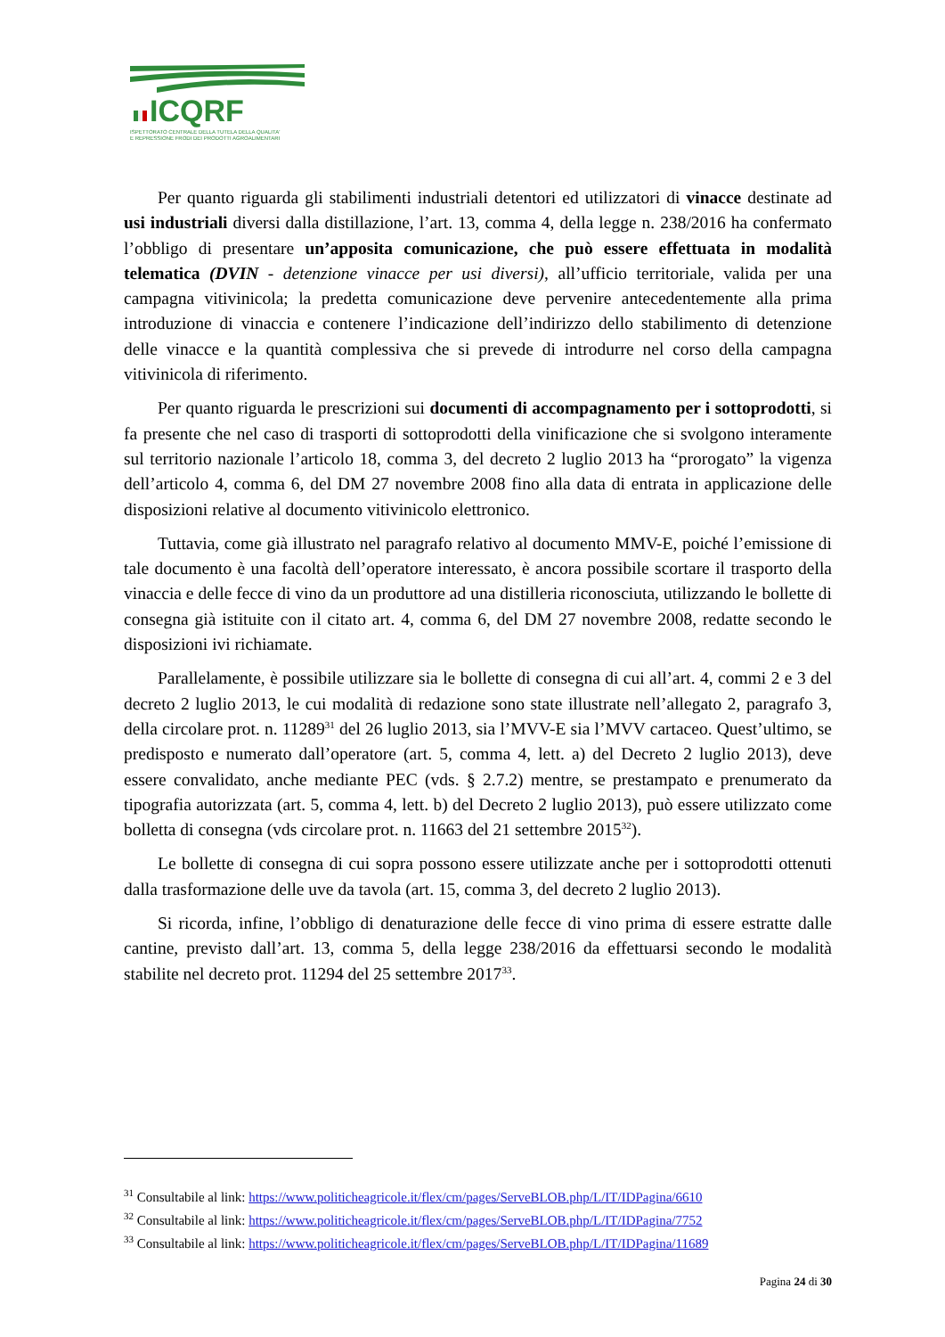ICQRF
ISPETTORATO CENTRALE DELLA TUTELA DELLA QUALITA'
E REPRESSIONE FRODI DEI PRODOTTI AGROALIMENTARI
Per quanto riguarda gli stabilimenti industriali detentori ed utilizzatori di vinacce destinate ad usi industriali diversi dalla distillazione, l’art. 13, comma 4, della legge n. 238/2016 ha confermato l’obbligo di presentare un’apposita comunicazione, che può essere effettuata in modalità telematica (DVIN - detenzione vinacce per usi diversi), all’ufficio territoriale, valida per una campagna vitivinicola; la predetta comunicazione deve pervenire antecedentemente alla prima introduzione di vinaccia e contenere l’indicazione dell’indirizzo dello stabilimento di detenzione delle vinacce e la quantità complessiva che si prevede di introdurre nel corso della campagna vitivinicola di riferimento.
Per quanto riguarda le prescrizioni sui documenti di accompagnamento per i sottoprodotti, si fa presente che nel caso di trasporti di sottoprodotti della vinificazione che si svolgono interamente sul territorio nazionale l’articolo 18, comma 3, del decreto 2 luglio 2013 ha “prorogato” la vigenza dell’articolo 4, comma 6, del DM 27 novembre 2008 fino alla data di entrata in applicazione delle disposizioni relative al documento vitivinicolo elettronico.
Tuttavia, come già illustrato nel paragrafo relativo al documento MMV-E, poiché l’emissione di tale documento è una facoltà dell’operatore interessato, è ancora possibile scortare il trasporto della vinaccia e delle fecce di vino da un produttore ad una distilleria riconosciuta, utilizzando le bollette di consegna già istituite con il citato art. 4, comma 6, del DM 27 novembre 2008, redatte secondo le disposizioni ivi richiamate.
Parallelamente, è possibile utilizzare sia le bollette di consegna di cui all’art. 4, commi 2 e 3 del decreto 2 luglio 2013, le cui modalità di redazione sono state illustrate nell’allegato 2, paragrafo 3, della circolare prot. n. 11289<sup>31</sup> del 26 luglio 2013, sia l’MVV-E sia l’MVV cartaceo. Quest’ultimo, se predisposto e numerato dall’operatore (art. 5, comma 4, lett. a) del Decreto 2 luglio 2013), deve essere convalidato, anche mediante PEC (vds. § 2.7.2) mentre, se prestampato e prenumerato da tipografia autorizzata (art. 5, comma 4, lett. b) del Decreto 2 luglio 2013), può essere utilizzato come bolletta di consegna (vds circolare prot. n. 11663 del 21 settembre 2015<sup>32</sup>).
Le bollette di consegna di cui sopra possono essere utilizzate anche per i sottoprodotti ottenuti dalla trasformazione delle uve da tavola (art. 15, comma 3, del decreto 2 luglio 2013).
Si ricorda, infine, l’obbligo di denaturazione delle fecce di vino prima di essere estratte dalle cantine, previsto dall’art. 13, comma 5, della legge 238/2016 da effettuarsi secondo le modalità stabilite nel decreto prot. 11294 del 25 settembre 2017<sup>33</sup>.
<sup>31</sup> Consultabile al link: https://www.politicheagricole.it/flex/cm/pages/ServeBLOB.php/L/IT/IDPagina/6610
<sup>32</sup> Consultabile al link: https://www.politicheagricole.it/flex/cm/pages/ServeBLOB.php/L/IT/IDPagina/7752
<sup>33</sup> Consultabile al link: https://www.politicheagricole.it/flex/cm/pages/ServeBLOB.php/L/IT/IDPagina/11689
Pagina 24 di 30